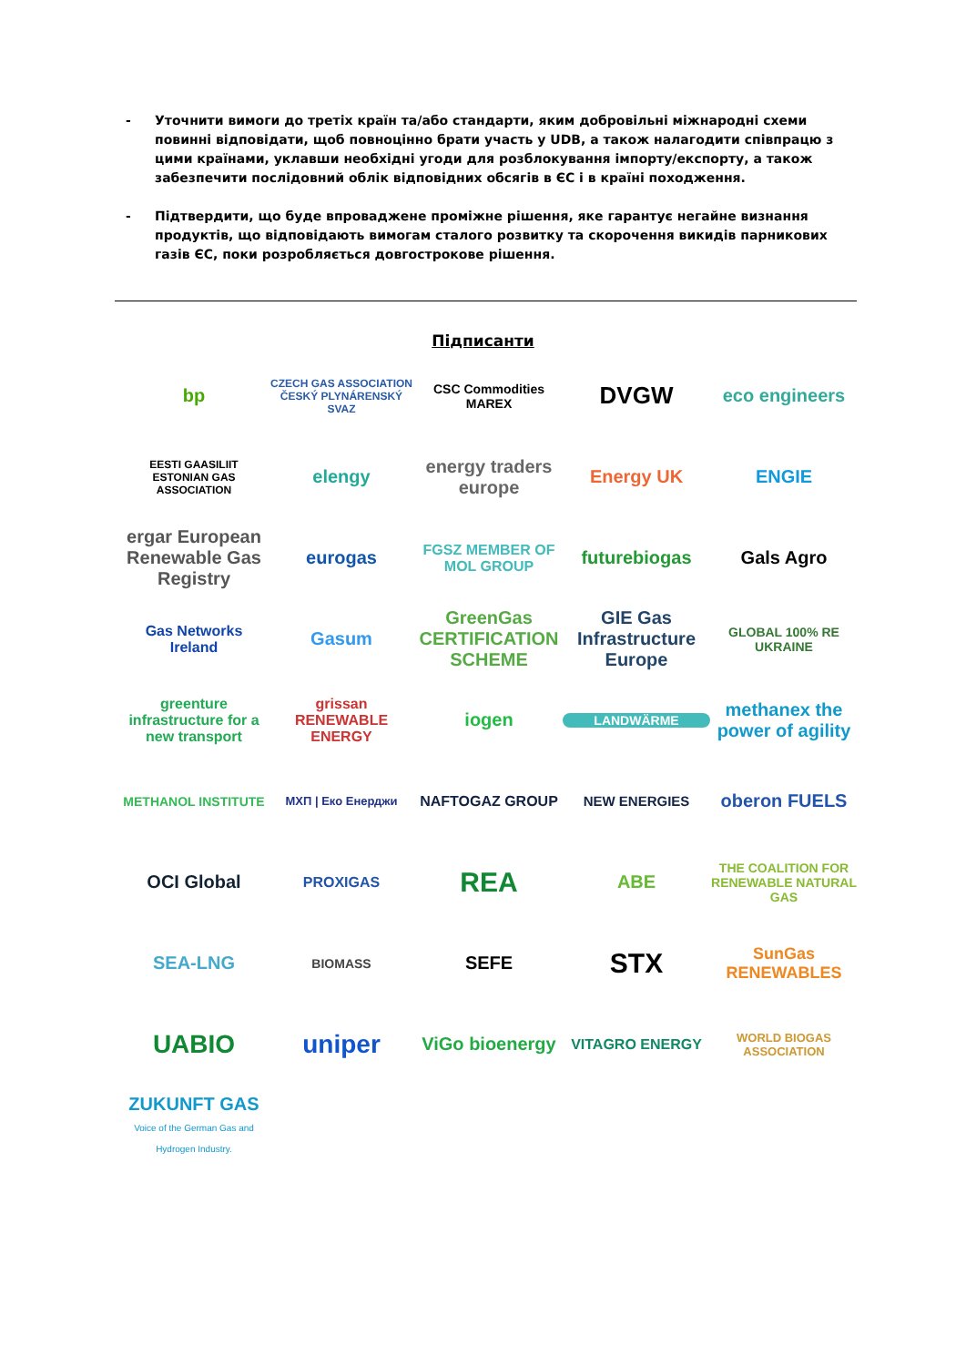- Уточнити вимоги до третіх країн та/або стандарти, яким добровільні міжнародні схеми повинні відповідати, щоб повноцінно брати участь у UDB, а також налагодити співпрацю з цими країнами, уклавши необхідні угоди для розблокування імпорту/експорту, а також забезпечити послідовний облік відповідних обсягів в ЄС і в країні походження.
- Підтвердити, що буде впроваджене проміжне рішення, яке гарантує негайне визнання продуктів, що відповідають вимогам сталого розвитку та скорочення викидів парникових газів ЄС, поки розробляється довгострокове рішення.
Підписанти
bp
CZECH GAS ASSOCIATION ČESKÝ PLYNÁRENSKÝ SVAZ
CSC Commodities MAREX
DVGW
eco engineers
EESTI GAASILIIT ESTONIAN GAS ASSOCIATION
elengy
energy traders europe
Energy UK
ENGIE
ergar European Renewable Gas Registry
eurogas
FGSZ MEMBER OF MOL GROUP
futurebiogas
Gals Agro
Gas Networks Ireland
Gasum
GreenGas CERTIFICATION SCHEME
GIE Gas Infrastructure Europe
GLOBAL 100% RE UKRAINE
greenture infrastructure for a new transport
grissan RENEWABLE ENERGY
iogen
LANDWÄRME
methanex the power of agility
METHANOL INSTITUTE
МХП | Еко Енерджи
NAFTOGAZ GROUP
NEW ENERGIES
oberon FUELS
OCI Global
PROXIGAS
REA
ABE
THE COALITION FOR RENEWABLE NATURAL GAS
SEA-LNG
BIOMASS
SEFE
STX
SunGas RENEWABLES
UABIO
uniper
ViGo bioenergy
VITAGRO ENERGY
WORLD BIOGAS ASSOCIATION
ZUKUNFT GAS
Voice of the German Gas and Hydrogen Industry.